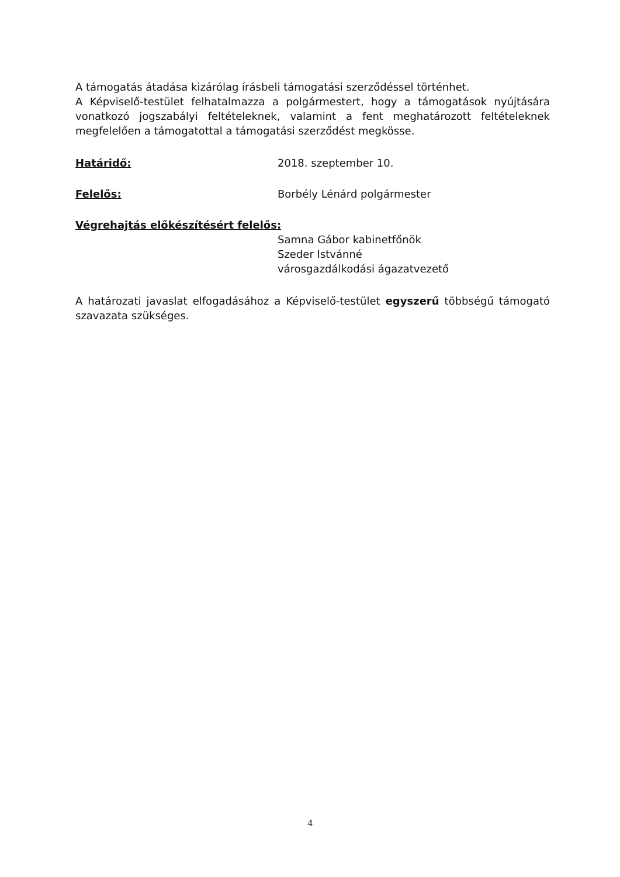A támogatás átadása kizárólag írásbeli támogatási szerződéssel történhet.
A Képviselő-testület felhatalmazza a polgármestert, hogy a támogatások nyújtására vonatkozó jogszabályi feltételeknek, valamint a fent meghatározott feltételeknek megfelelően a támogatottal a támogatási szerződést megkösse.
Határidő: 2018. szeptember 10.
Felelős: Borbély Lénárd polgármester
Végrehajtás előkészítésért felelős:
Samna Gábor kabinetfőnök
Szeder Istvánné
városgazdálkodási ágazatvezető
A határozati javaslat elfogadásához a Képviselő-testület egyszerű többségű támogató szavazata szükséges.
4